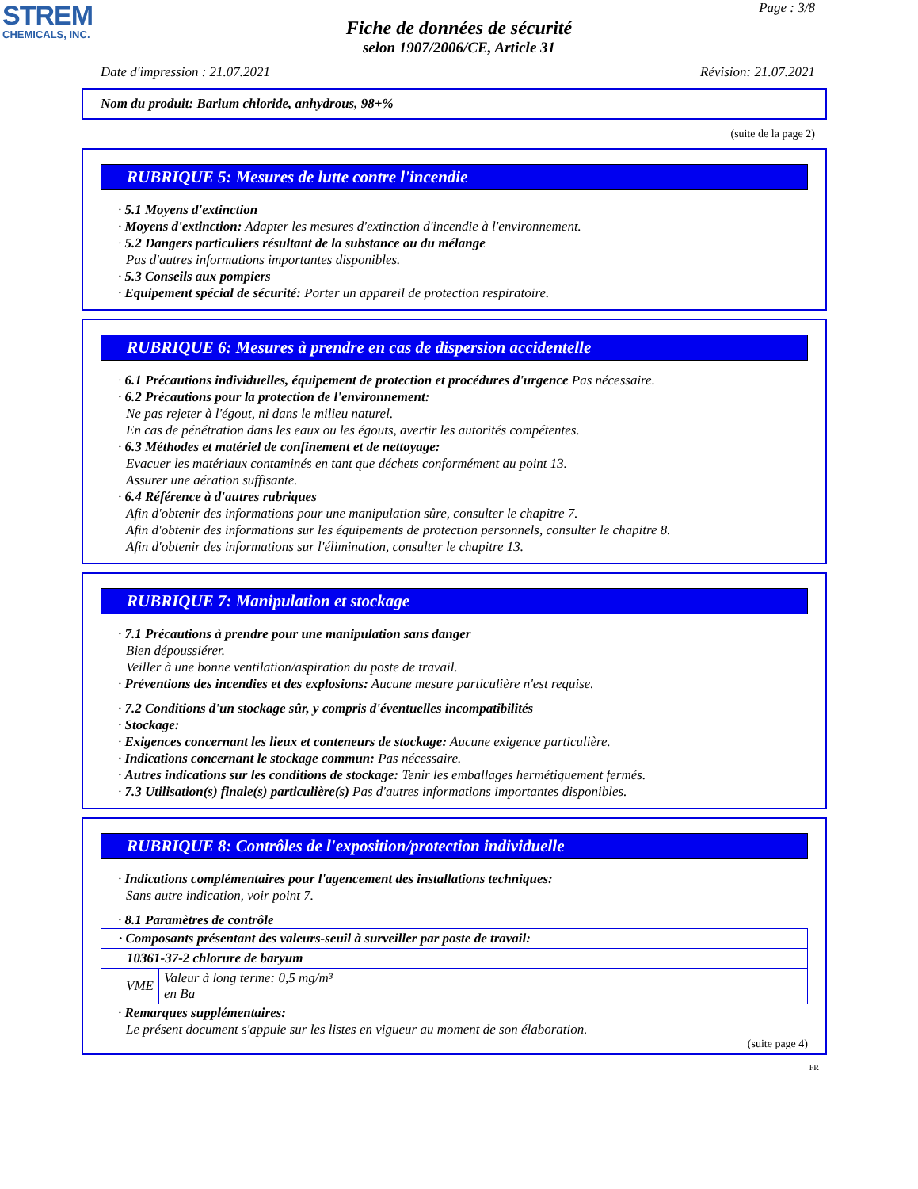STREM
CHEMICALS, INC.
Page : 3/8
Fiche de données de sécurité
selon 1907/2006/CE, Article 31
Date d'impression : 21.07.2021 Révision: 21.07.2021
Nom du produit: Barium chloride, anhydrous, 98+%
(suite de la page 2)
RUBRIQUE 5: Mesures de lutte contre l'incendie
· 5.1 Moyens d'extinction
· Moyens d'extinction: Adapter les mesures d'extinction d'incendie à l'environnement.
· 5.2 Dangers particuliers résultant de la substance ou du mélange
Pas d'autres informations importantes disponibles.
· 5.3 Conseils aux pompiers
· Equipement spécial de sécurité: Porter un appareil de protection respiratoire.
RUBRIQUE 6: Mesures à prendre en cas de dispersion accidentelle
· 6.1 Précautions individuelles, équipement de protection et procédures d'urgence Pas nécessaire.
· 6.2 Précautions pour la protection de l'environnement:
Ne pas rejeter à l'égout, ni dans le milieu naturel.
En cas de pénétration dans les eaux ou les égouts, avertir les autorités compétentes.
· 6.3 Méthodes et matériel de confinement et de nettoyage:
Evacuer les matériaux contaminés en tant que déchets conformément au point 13.
Assurer une aération suffisante.
· 6.4 Référence à d'autres rubriques
Afin d'obtenir des informations pour une manipulation sûre, consulter le chapitre 7.
Afin d'obtenir des informations sur les équipements de protection personnels, consulter le chapitre 8.
Afin d'obtenir des informations sur l'élimination, consulter le chapitre 13.
RUBRIQUE 7: Manipulation et stockage
· 7.1 Précautions à prendre pour une manipulation sans danger
Bien dépoussiérer.
Veiller à une bonne ventilation/aspiration du poste de travail.
· Préventions des incendies et des explosions: Aucune mesure particulière n'est requise.
· 7.2 Conditions d'un stockage sûr, y compris d'éventuelles incompatibilités
· Stockage:
· Exigences concernant les lieux et conteneurs de stockage: Aucune exigence particulière.
· Indications concernant le stockage commun: Pas nécessaire.
· Autres indications sur les conditions de stockage: Tenir les emballages hermétiquement fermés.
· 7.3 Utilisation(s) finale(s) particulière(s) Pas d'autres informations importantes disponibles.
RUBRIQUE 8: Contrôles de l'exposition/protection individuelle
· Indications complémentaires pour l'agencement des installations techniques:
Sans autre indication, voir point 7.
· 8.1 Paramètres de contrôle
| · Composants présentant des valeurs-seuil à surveiller par poste de travail: | |
| 10361-37-2 chlorure de baryum | |
| VME | Valeur à long terme: 0,5 mg/m³ en Ba |
· Remarques supplémentaires:
Le présent document s'appuie sur les listes en vigueur au moment de son élaboration.
(suite page 4)
FR